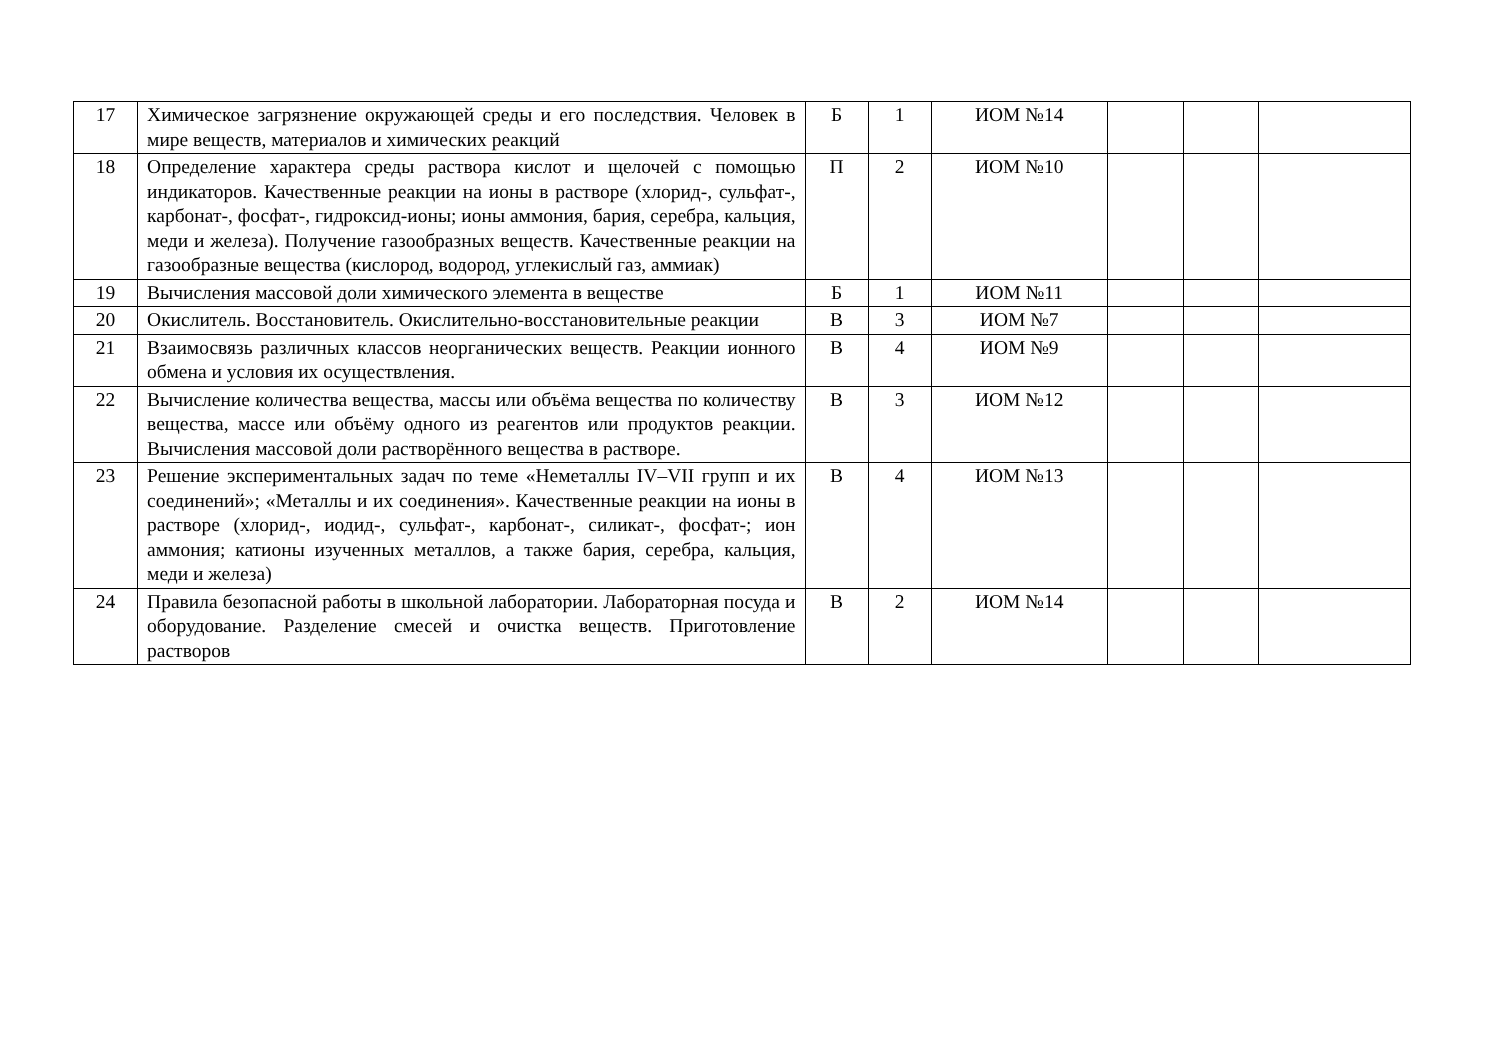| 17 | Химическое загрязнение окружающей среды и его последствия. Человек в мире веществ, материалов и химических реакций | Б | 1 | ИОМ №14 | | | |
| 18 | Определение характера среды раствора кислот и щелочей с помощью индикаторов. Качественные реакции на ионы в растворе (хлорид-, сульфат-, карбонат-, фосфат-, гидроксид-ионы; ионы аммония, бария, серебра, кальция, меди и железа). Получение газообразных веществ. Качественные реакции на газообразные вещества (кислород, водород, углекислый газ, аммиак) | П | 2 | ИОМ №10 | | | |
| 19 | Вычисления массовой доли химического элемента в веществе | Б | 1 | ИОМ №11 | | | |
| 20 | Окислитель. Восстановитель. Окислительно-восстановительные реакции | В | 3 | ИОМ №7 | | | |
| 21 | Взаимосвязь различных классов неорганических веществ. Реакции ионного обмена и условия их осуществления. | В | 4 | ИОМ №9 | | | |
| 22 | Вычисление количества вещества, массы или объёма вещества по количеству вещества, массе или объёму одного из реагентов или продуктов реакции. Вычисления массовой доли растворённого вещества в растворе. | В | 3 | ИОМ №12 | | | |
| 23 | Решение экспериментальных задач по теме «Неметаллы IV–VII групп и их соединений»; «Металлы и их соединения». Качественные реакции на ионы в растворе (хлорид-, иодид-, сульфат-, карбонат-, силикат-, фосфат-; ион аммония; катионы изученных металлов, а также бария, серебра, кальция, меди и железа) | В | 4 | ИОМ №13 | | | |
| 24 | Правила безопасной работы в школьной лаборатории. Лабораторная посуда и оборудование. Разделение смесей и очистка веществ. Приготовление растворов | В | 2 | ИОМ №14 | | | |